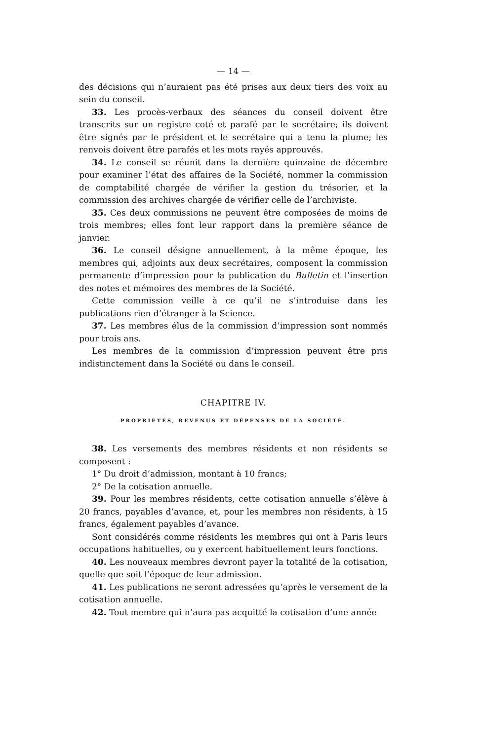— 14 —
des décisions qui n’auraient pas été prises aux deux tiers des voix au sein du conseil.
33. Les procès-verbaux des séances du conseil doivent être transcrits sur un registre coté et parafé par le secrétaire; ils doivent être signés par le président et le secrétaire qui a tenu la plume; les renvois doivent être parafés et les mots rayés approuvés.
34. Le conseil se réunit dans la dernière quinzaine de décembre pour examiner l’état des affaires de la Société, nommer la commission de comptabilité chargée de vérifier la gestion du trésorier, et la commission des archives chargée de vérifier celle de l’archiviste.
35. Ces deux commissions ne peuvent être composées de moins de trois membres; elles font leur rapport dans la première séance de janvier.
36. Le conseil désigne annuellement, à la même époque, les membres qui, adjoints aux deux secrétaires, composent la commission permanente d’impression pour la publication du Bulletin et l’insertion des notes et mémoires des membres de la Société.
Cette commission veille à ce qu’il ne s’introduise dans les publications rien d’étranger à la Science.
37. Les membres élus de la commission d’impression sont nommés pour trois ans.
Les membres de la commission d’impression peuvent être pris indistinctement dans la Société ou dans le conseil.
CHAPITRE IV.
PROPRIÉTÉS, REVENUS ET DÉPENSES DE LA SOCIÉTÉ.
38. Les versements des membres résidents et non résidents se composent :
1° Du droit d’admission, montant à 10 francs;
2° De la cotisation annuelle.
39. Pour les membres résidents, cette cotisation annuelle s’élève à 20 francs, payables d’avance, et, pour les membres non résidents, à 15 francs, également payables d’avance.
Sont considérés comme résidents les membres qui ont à Paris leurs occupations habituelles, ou y exercent habituellement leurs fonctions.
40. Les nouveaux membres devront payer la totalité de la cotisation, quelle que soit l’époque de leur admission.
41. Les publications ne seront adressées qu’après le versement de la cotisation annuelle.
42. Tout membre qui n’aura pas acquitté la cotisation d’une année